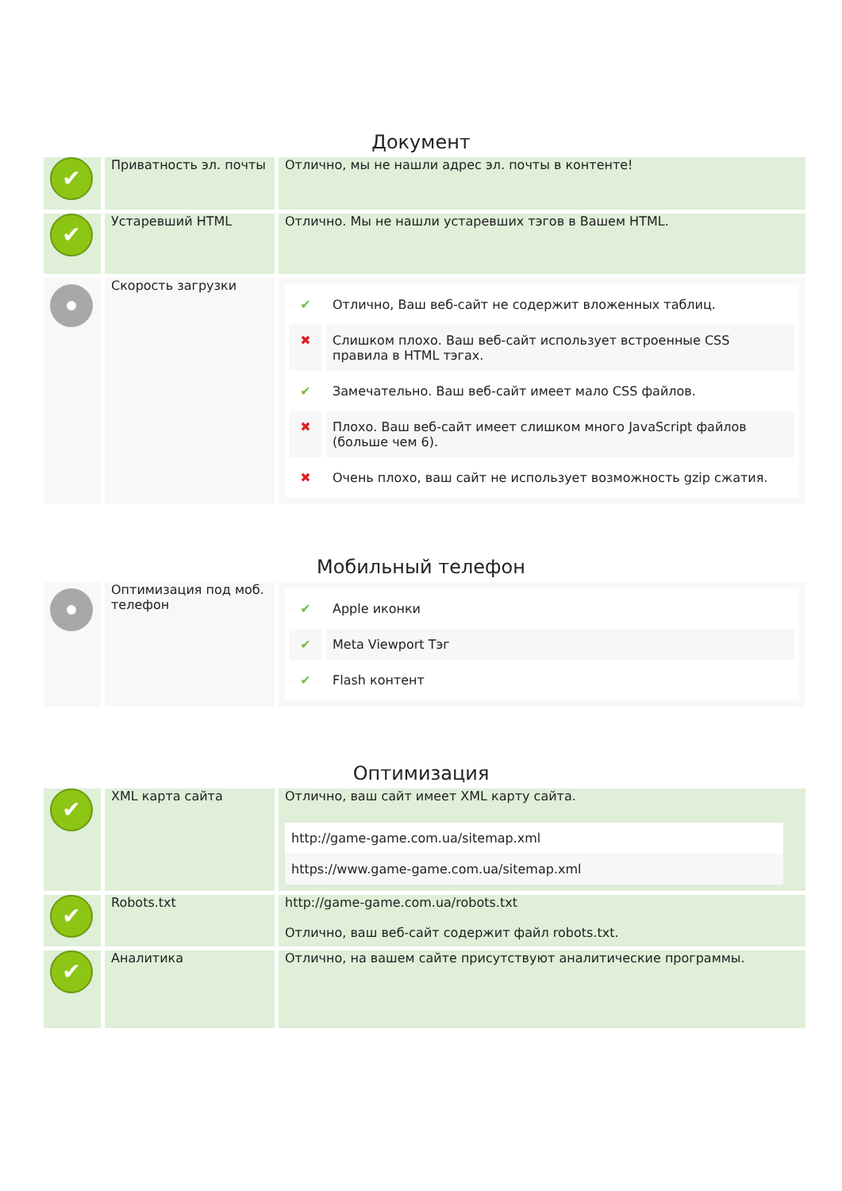Документ
| ✔ | Приватность эл. почты | Отлично, мы не нашли адрес эл. почты в контенте! |
| ✔ | Устаревший HTML | Отлично. Мы не нашли устаревших тэгов в Вашем HTML. |
| | Скорость загрузки | / ✔ / Отлично, Ваш веб-сайт не содержит вложенных таблиц. / / ✖ / Слишком плохо. Ваш веб-сайт использует встроенные CSS правила в HTML тэгах. / / ✔ / Замечательно. Ваш веб-сайт имеет мало CSS файлов. / / ✖ / Плохо. Ваш веб-сайт имеет слишком много JavaScript файлов (больше чем 6). / / ✖ / Очень плохо, ваш сайт не использует возможность gzip сжатия. / |
Мобильный телефон
| | Оптимизация под моб. телефон | / ✔ / Apple иконки / / ✔ / Meta Viewport Тэг / / ✔ / Flash контент / |
Оптимизация
| ✔ | XML карта сайта | Отлично, ваш сайт имеет XML карту сайта. http://game-game.com.ua/sitemap.xml https://www.game-game.com.ua/sitemap.xml |
| ✔ | Robots.txt | http://game-game.com.ua/robots.txt Отлично, ваш веб-сайт содержит файл robots.txt. |
| ✔ | Аналитика | Отлично, на вашем сайте присутствуют аналитические программы. |